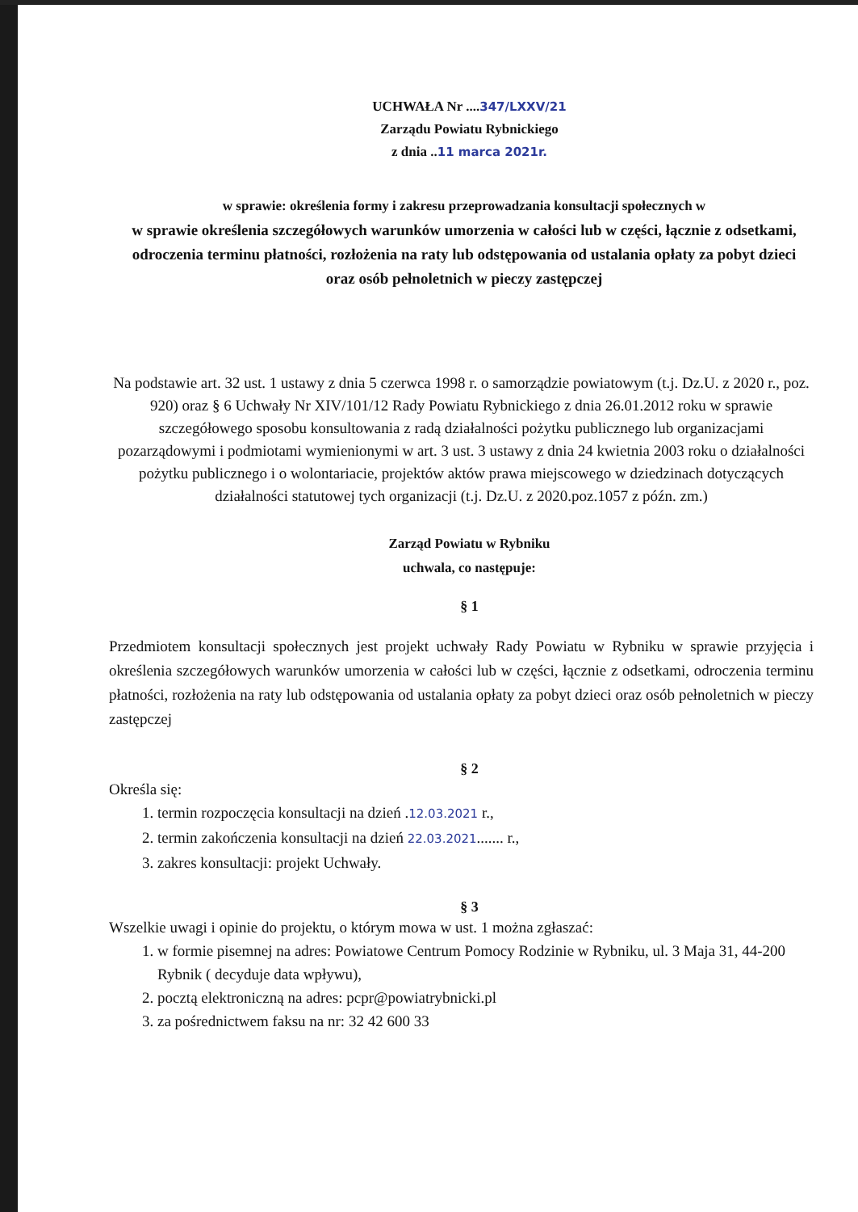UCHWAŁA Nr ....347/LXXV/21
Zarządu Powiatu Rybnickiego
z dnia ..11 marca 2021r.
w sprawie: określenia formy i zakresu przeprowadzania konsultacji społecznych w
w sprawie określenia szczegółowych warunków umorzenia w całości lub w części, łącznie z odsetkami, odroczenia terminu płatności, rozłożenia na raty lub odstępowania od ustalania opłaty za pobyt dzieci oraz osób pełnoletnich w pieczy zastępczej
Na podstawie art. 32 ust. 1 ustawy z dnia 5 czerwca 1998 r. o samorządzie powiatowym (t.j. Dz.U. z 2020 r., poz. 920) oraz § 6 Uchwały Nr XIV/101/12 Rady Powiatu Rybnickiego z dnia 26.01.2012 roku w sprawie szczegółowego sposobu konsultowania z radą działalności pożytku publicznego lub organizacjami pozarządowymi i podmiotami wymienionymi w art. 3 ust. 3 ustawy z dnia 24 kwietnia 2003 roku o działalności pożytku publicznego i o wolontariacie, projektów aktów prawa miejscowego w dziedzinach dotyczących działalności statutowej tych organizacji (t.j. Dz.U. z 2020.poz.1057 z późn. zm.)
Zarząd Powiatu w Rybniku
uchwala, co następuje:
§ 1
Przedmiotem konsultacji społecznych jest projekt uchwały Rady Powiatu w Rybniku w sprawie przyjęcia i określenia szczegółowych warunków umorzenia w całości lub w części, łącznie z odsetkami, odroczenia terminu płatności, rozłożenia na raty lub odstępowania od ustalania opłaty za pobyt dzieci oraz osób pełnoletnich w pieczy zastępczej
§ 2
Określa się:
1. termin rozpoczęcia konsultacji na dzień .12.03.2021 r.,
2. termin zakończenia konsultacji na dzień 22.03.2021....... r.,
3. zakres konsultacji: projekt Uchwały.
§ 3
Wszelkie uwagi i opinie do projektu, o którym mowa w ust. 1 można zgłaszać:
1. w formie pisemnej na adres: Powiatowe Centrum Pomocy Rodzinie w Rybniku, ul. 3 Maja 31, 44-200 Rybnik ( decyduje data wpływu),
2. pocztą elektroniczną na adres: pcpr@powiatrybnicki.pl
3. za pośrednictwem faksu na nr: 32 42 600 33